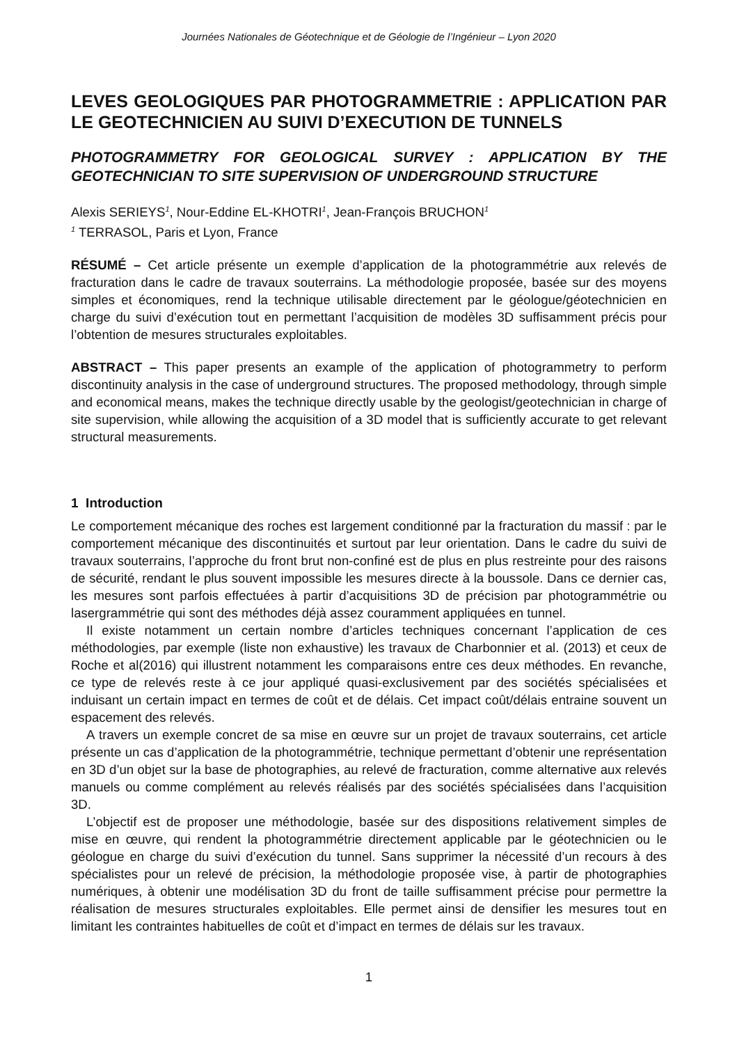Journées Nationales de Géotechnique et de Géologie de l’Ingénieur – Lyon 2020
LEVES GEOLOGIQUES PAR PHOTOGRAMMETRIE : APPLICATION PAR LE GEOTECHNICIEN AU SUIVI D’EXECUTION DE TUNNELS
PHOTOGRAMMETRY FOR GEOLOGICAL SURVEY : APPLICATION BY THE GEOTECHNICIAN TO SITE SUPERVISION OF UNDERGROUND STRUCTURE
Alexis SERIEYS<sup>1</sup>, Nour-Eddine EL-KHOTRI<sup>1</sup>, Jean-François BRUCHON<sup>1</sup>
<sup>1</sup> TERRASOL, Paris et Lyon, France
RÉSUMÉ – Cet article présente un exemple d’application de la photogrammétrie aux relevés de fracturation dans le cadre de travaux souterrains. La méthodologie proposée, basée sur des moyens simples et économiques, rend la technique utilisable directement par le géologue/géotechnicien en charge du suivi d’exécution tout en permettant l’acquisition de modèles 3D suffisamment précis pour l’obtention de mesures structurales exploitables.
ABSTRACT – This paper presents an example of the application of photogrammetry to perform discontinuity analysis in the case of underground structures. The proposed methodology, through simple and economical means, makes the technique directly usable by the geologist/geotechnician in charge of site supervision, while allowing the acquisition of a 3D model that is sufficiently accurate to get relevant structural measurements.
1 Introduction
Le comportement mécanique des roches est largement conditionné par la fracturation du massif : par le comportement mécanique des discontinuités et surtout par leur orientation. Dans le cadre du suivi de travaux souterrains, l’approche du front brut non-confiné est de plus en plus restreinte pour des raisons de sécurité, rendant le plus souvent impossible les mesures directe à la boussole. Dans ce dernier cas, les mesures sont parfois effectuées à partir d’acquisitions 3D de précision par photogrammétrie ou lasergrammétrie qui sont des méthodes déjà assez couramment appliquées en tunnel.
Il existe notamment un certain nombre d’articles techniques concernant l’application de ces méthodologies, par exemple (liste non exhaustive) les travaux de Charbonnier et al. (2013) et ceux de Roche et al(2016) qui illustrent notamment les comparaisons entre ces deux méthodes. En revanche, ce type de relevés reste à ce jour appliqué quasi-exclusivement par des sociétés spécialisées et induisant un certain impact en termes de coût et de délais. Cet impact coût/délais entraine souvent un espacement des relevés.
A travers un exemple concret de sa mise en œuvre sur un projet de travaux souterrains, cet article présente un cas d’application de la photogrammétrie, technique permettant d’obtenir une représentation en 3D d’un objet sur la base de photographies, au relevé de fracturation, comme alternative aux relevés manuels ou comme complément au relevés réalisés par des sociétés spécialisées dans l’acquisition 3D.
L’objectif est de proposer une méthodologie, basée sur des dispositions relativement simples de mise en œuvre, qui rendent la photogrammétrie directement applicable par le géotechnicien ou le géologue en charge du suivi d’exécution du tunnel. Sans supprimer la nécessité d’un recours à des spécialistes pour un relevé de précision, la méthodologie proposée vise, à partir de photographies numériques, à obtenir une modélisation 3D du front de taille suffisamment précise pour permettre la réalisation de mesures structurales exploitables. Elle permet ainsi de densifier les mesures tout en limitant les contraintes habituelles de coût et d’impact en termes de délais sur les travaux.
1